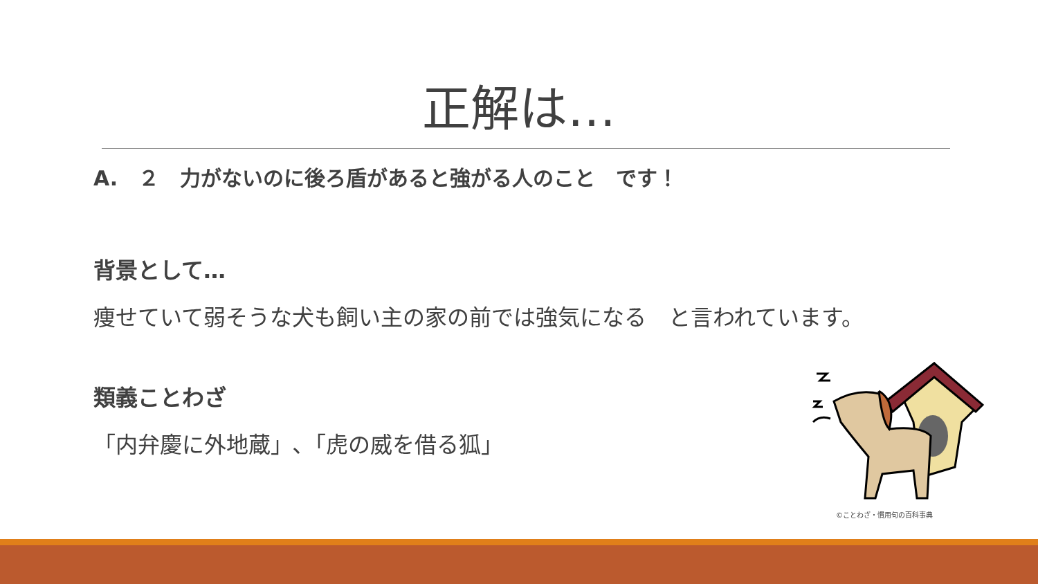正解は…
A.　２　力がないのに後ろ盾があると強がる人のこと　です！
背景として…
痩せていて弱そうな犬も飼い主の家の前では強気になる　と言われています。
類義ことわざ
「内弁慶に外地蔵」､「虎の威を借る狐」
©ことわざ・慣用句の百科事典